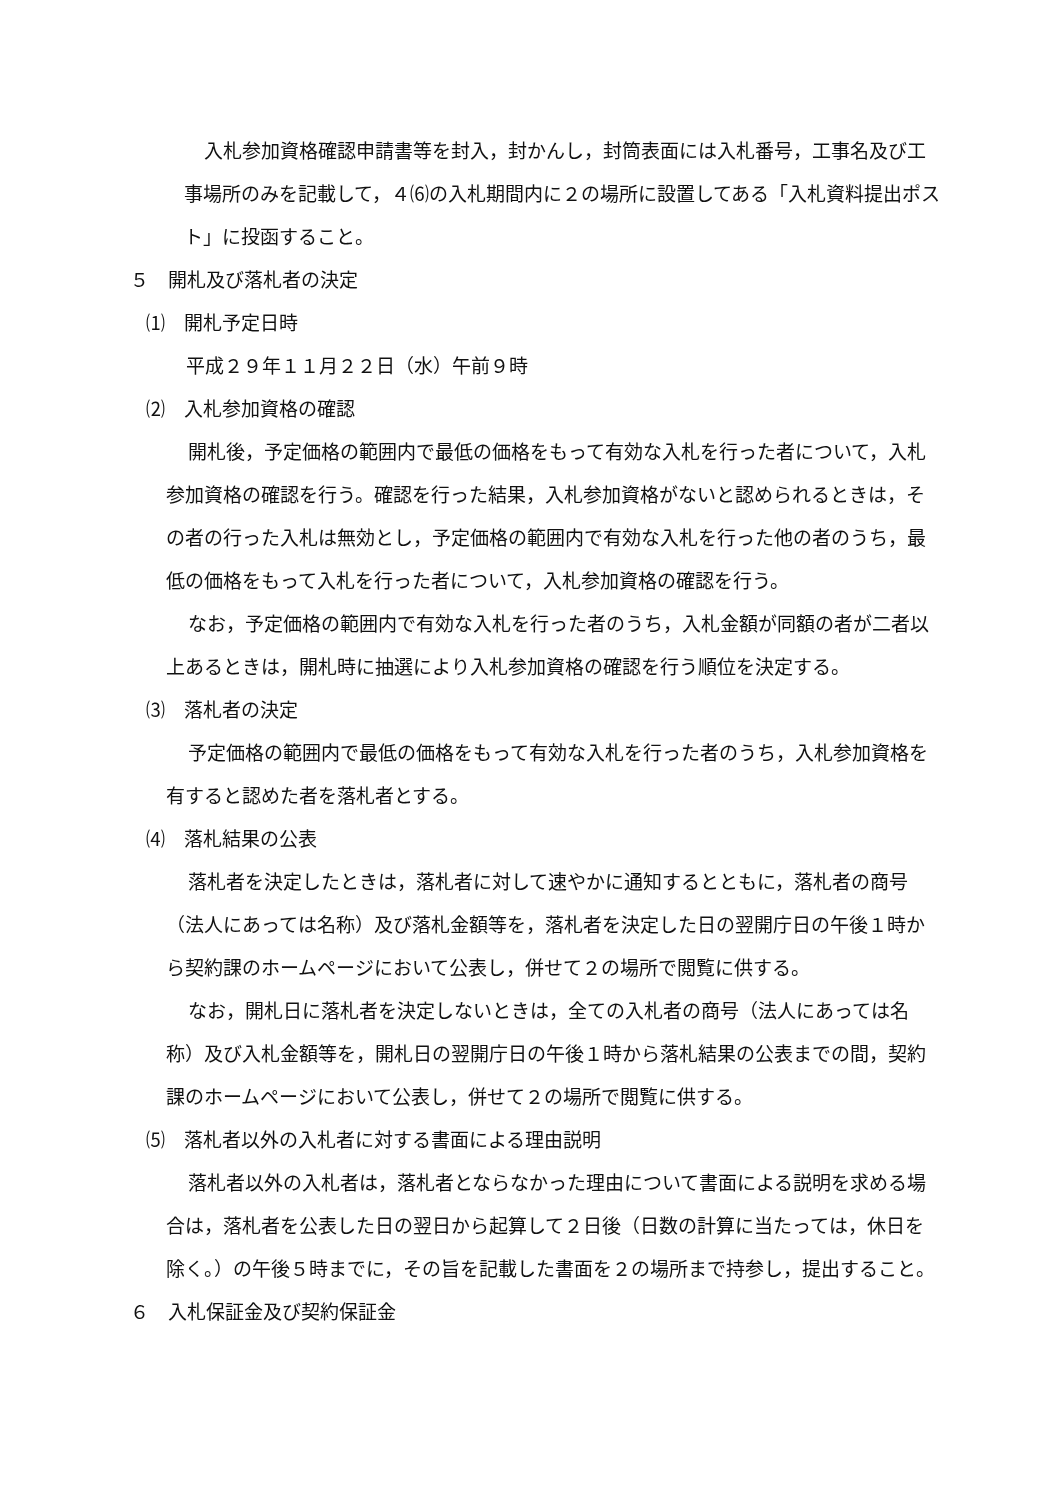入札参加資格確認申請書等を封入，封かんし，封筒表面には入札番号，工事名及び工事場所のみを記載して，４⑹の入札期間内に２の場所に設置してある「入札資料提出ポスト」に投函すること。
５　開札及び落札者の決定
⑴　開札予定日時
平成２９年１１月２２日（水）午前９時
⑵　入札参加資格の確認
開札後，予定価格の範囲内で最低の価格をもって有効な入札を行った者について，入札参加資格の確認を行う。確認を行った結果，入札参加資格がないと認められるときは，その者の行った入札は無効とし，予定価格の範囲内で有効な入札を行った他の者のうち，最低の価格をもって入札を行った者について，入札参加資格の確認を行う。
なお，予定価格の範囲内で有効な入札を行った者のうち，入札金額が同額の者が二者以上あるときは，開札時に抽選により入札参加資格の確認を行う順位を決定する。
⑶　落札者の決定
予定価格の範囲内で最低の価格をもって有効な入札を行った者のうち，入札参加資格を有すると認めた者を落札者とする。
⑷　落札結果の公表
落札者を決定したときは，落札者に対して速やかに通知するとともに，落札者の商号（法人にあっては名称）及び落札金額等を，落札者を決定した日の翌開庁日の午後１時から契約課のホームページにおいて公表し，併せて２の場所で閲覧に供する。
なお，開札日に落札者を決定しないときは，全ての入札者の商号（法人にあっては名称）及び入札金額等を，開札日の翌開庁日の午後１時から落札結果の公表までの間，契約課のホームページにおいて公表し，併せて２の場所で閲覧に供する。
⑸　落札者以外の入札者に対する書面による理由説明
落札者以外の入札者は，落札者とならなかった理由について書面による説明を求める場合は，落札者を公表した日の翌日から起算して２日後（日数の計算に当たっては，休日を除く。）の午後５時までに，その旨を記載した書面を２の場所まで持参し，提出すること。
６　入札保証金及び契約保証金